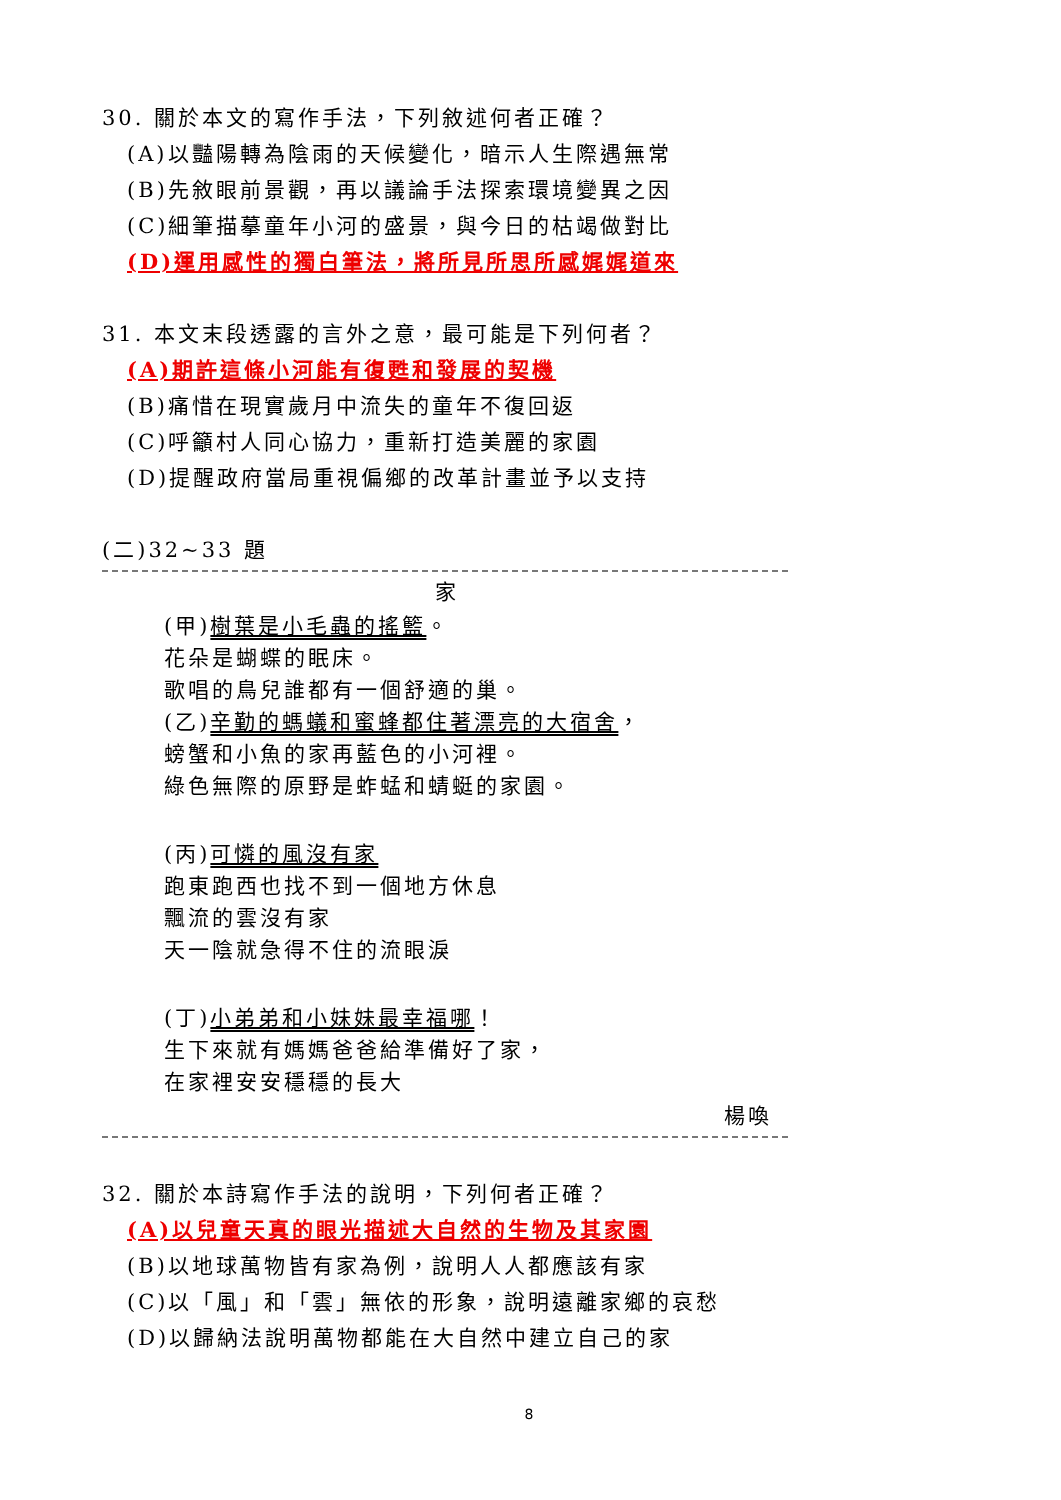30. 關於本文的寫作手法，下列敘述何者正確？
(A)以豔陽轉為陰雨的天候變化，暗示人生際遇無常
(B)先敘眼前景觀，再以議論手法探索環境變異之因
(C)細筆描摹童年小河的盛景，與今日的枯竭做對比
(D)運用感性的獨白筆法，將所見所思所感娓娓道來
31. 本文末段透露的言外之意，最可能是下列何者？
(A)期許這條小河能有復甦和發展的契機
(B)痛惜在現實歲月中流失的童年不復回返
(C)呼籲村人同心協力，重新打造美麗的家園
(D)提醒政府當局重視偏鄉的改革計畫並予以支持
(二)32~33 題
家
(甲)樹葉是小毛蟲的搖籃。
花朵是蝴蝶的眠床。
歌唱的鳥兒誰都有一個舒適的巢。
(乙)辛勤的螞蟻和蜜蜂都住著漂亮的大宿舍，
螃蟹和小魚的家再藍色的小河裡。
綠色無際的原野是蚱蜢和蜻蜓的家園。
(丙)可憐的風沒有家
跑東跑西也找不到一個地方休息
飄流的雲沒有家
天一陰就急得不住的流眼淚
(丁)小弟弟和小妹妹最幸福哪！
生下來就有媽媽爸爸給準備好了家，
在家裡安安穩穩的長大
楊喚
32. 關於本詩寫作手法的說明，下列何者正確？
(A)以兒童天真的眼光描述大自然的生物及其家園
(B)以地球萬物皆有家為例，說明人人都應該有家
(C)以「風」和「雲」無依的形象，說明遠離家鄉的哀愁
(D)以歸納法說明萬物都能在大自然中建立自己的家
8